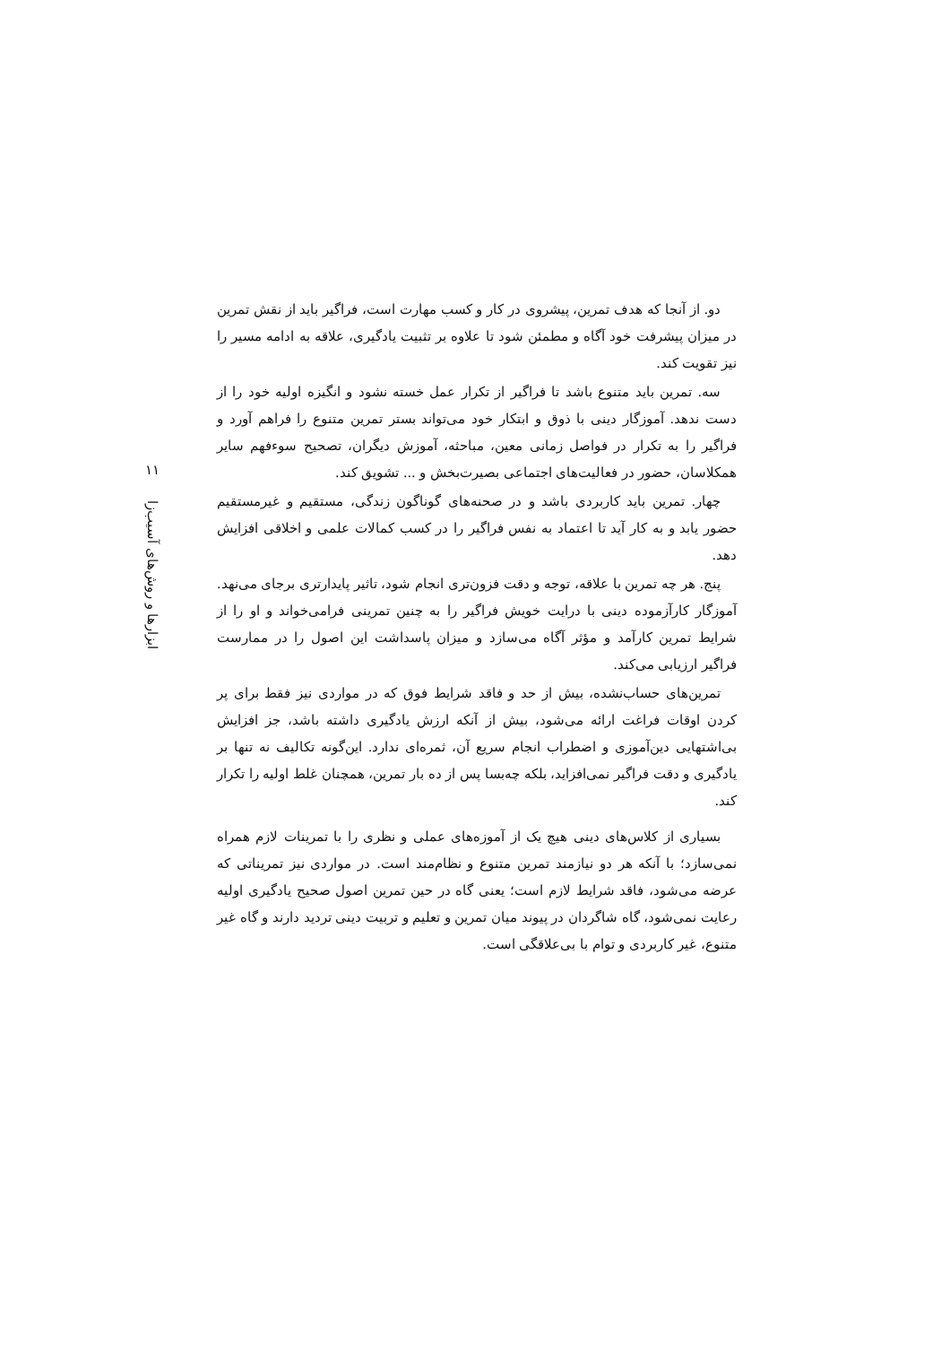۱۱
ابزارها و روش‌های آسیب‌زا
دو. از آنجا که هدف تمرین، پیشروی در کار و کسب مهارت است، فراگیر باید از نقش تمرین در میزان پیشرفت خود آگاه و مطمئن شود تا علاوه بر تثبیت یادگیری، علاقه به ادامه مسیر را نیز تقویت کند.
سه. تمرین باید متنوع باشد تا فراگیر از تکرار عمل خسته نشود و انگیزه اولیه خود را از دست ندهد. آموزگار دینی با ذوق و ابتکار خود می‌تواند بستر تمرین متنوع را فراهم آورد و فراگیر را به تکرار در فواصل زمانی معین، مباحثه، آموزش دیگران، تصحیح سوءفهم سایر همکلاسان، حضور در فعالیت‌های اجتماعی بصیرت‌بخش و ... تشویق کند.
چهار. تمرین باید کاربردی باشد و در صحنه‌های گوناگون زندگی، مستقیم و غیرمستقیم حضور یابد و به کار آید تا اعتماد به نفس فراگیر را در کسب کمالات علمی و اخلاقی افزایش دهد.
پنج. هر چه تمرین با علاقه، توجه و دقت فزون‌تری انجام شود، تاثیر پایدارتری برجای می‌نهد. آموزگار کارآزموده دینی با درایت خویش فراگیر را به چنین تمرینی فرامی‌خواند و او را از شرایط تمرین کارآمد و مؤثر آگاه می‌سازد و میزان پاسداشت این اصول را در ممارست فراگیر ارزیابی می‌کند.
تمرین‌های حساب‌نشده، بیش از حد و فاقد شرایط فوق که در مواردی نیز فقط برای پر کردن اوقات فراغت ارائه می‌شود، بیش از آنکه ارزش یادگیری داشته باشد، جز افزایش بی‌اشتهایی دین‌آموزی و اضطراب انجام سریع آن، ثمره‌ای ندارد. این‌گونه تکالیف نه تنها بر یادگیری و دقت فراگیر نمی‌افزاید، بلکه چه‌بسا پس از ده بار تمرین، همچنان غلط اولیه را تکرار کند.
بسیاری از کلاس‌های دینی هیچ یک از آموزه‌های عملی و نظری را با تمرینات لازم همراه نمی‌سازد؛ با آنکه هر دو نیازمند تمرین متنوع و نظام‌مند است. در مواردی نیز تمریناتی که عرضه می‌شود، فاقد شرایط لازم است؛ یعنی گاه در حین تمرین اصول صحیح یادگیری اولیه رعایت نمی‌شود، گاه شاگردان در پیوند میان تمرین و تعلیم و تربیت دینی تردید دارند و گاه غیر متنوع، غیر کاربردی و توام با بی‌علاقگی است.